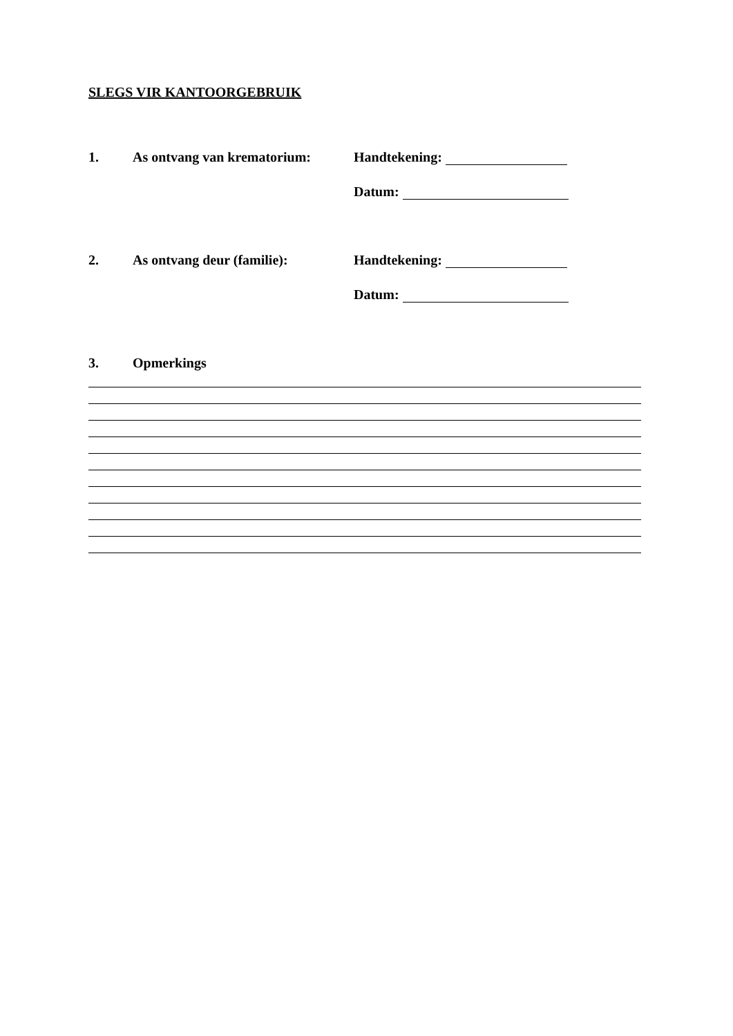SLEGS VIR KANTOORGEBRUIK
1. As ontvang van krematorium: Handtekening:
Datum:
2. As ontvang deur (familie): Handtekening:
Datum:
3. Opmerkings